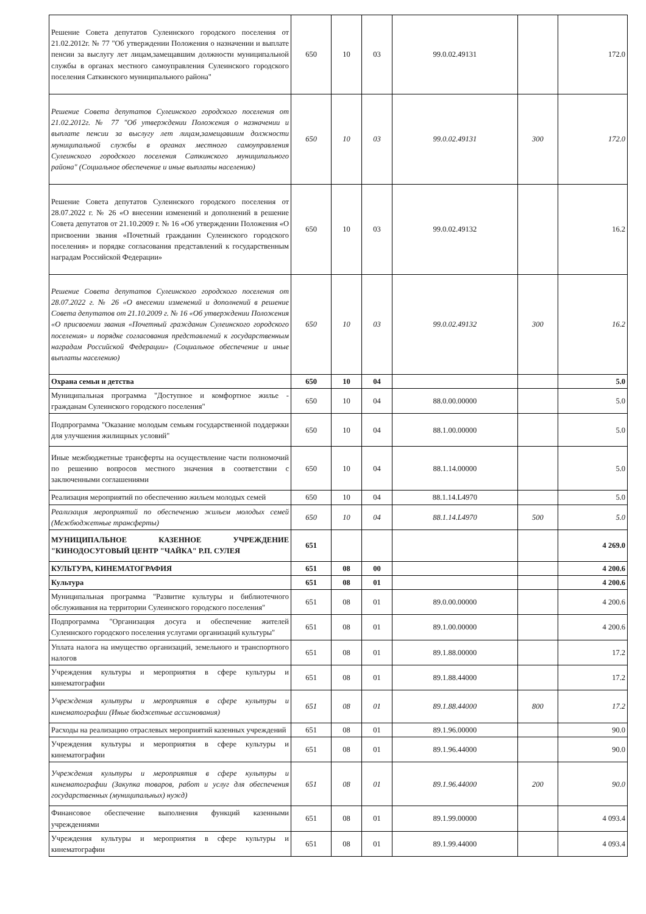| Решение Совета депутатов Сулеинского городского поселения от 21.02.2012г. № 77 "Об утверждении Положения о назначении и выплате пенсии за выслугу лет лицам,замещавшим должности муниципальной службы в органах местного самоуправления Сулеинского городского поселения Саткинского муниципального района" | 650 | 10 | 03 | 99.0.02.49131 | | 172.0 |
| Решение Совета депутатов Сулеинского городского поселения от 21.02.2012г. № 77 "Об утверждении Положения о назначении и выплате пенсии за выслугу лет лицам,замещавшим должности муниципальной службы в органах местного самоуправления Сулеинского городского поселения Саткинского муниципального района" (Социальное обеспечение и иные выплаты населению) | 650 | 10 | 03 | 99.0.02.49131 | 300 | 172.0 |
| Решение Совета депутатов Сулеинского городского поселения от 28.07.2022 г. № 26 «О внесении изменений и дополнений в решение Совета депутатов от 21.10.2009 г. № 16 «Об утверждении Положения «О присвоении звания «Почетный гражданин Сулеинского городского поселения» и порядке согласования представлений к государственным наградам Российской Федерации» | 650 | 10 | 03 | 99.0.02.49132 | | 16.2 |
| Решение Совета депутатов Сулеинского городского поселения от 28.07.2022 г. № 26 «О внесении изменений и дополнений в решение Совета депутатов от 21.10.2009 г. № 16 «Об утверждении Положения «О присвоении звания «Почетный гражданин Сулеинского городского поселения» и порядке согласования представлений к государственным наградам Российской Федерации» (Социальное обеспечение и иные выплаты населению) | 650 | 10 | 03 | 99.0.02.49132 | 300 | 16.2 |
| Охрана семьи и детства | 650 | 10 | 04 | | | 5.0 |
| Муниципальная программа "Доступное и комфортное жилье - гражданам Сулеинского городского поселения" | 650 | 10 | 04 | 88.0.00.00000 | | 5.0 |
| Подпрограмма "Оказание молодым семьям государственной поддержки для улучшения жилищных условий" | 650 | 10 | 04 | 88.1.00.00000 | | 5.0 |
| Иные межбюджетные трансферты на осуществление части полномочий по решению вопросов местного значения в соответствии с заключенными соглашениями | 650 | 10 | 04 | 88.1.14.00000 | | 5.0 |
| Реализация мероприятий по обеспечению жильем молодых семей | 650 | 10 | 04 | 88.1.14.L4970 | | 5.0 |
| Реализация мероприятий по обеспечению жильем молодых семей (Межбюджетные трансферты) | 650 | 10 | 04 | 88.1.14.L4970 | 500 | 5.0 |
| МУНИЦИПАЛЬНОЕ КАЗЕННОЕ УЧРЕЖДЕНИЕ "КИНОДОСУГОВЫЙ ЦЕНТР "ЧАЙКА" Р.П. СУЛЕЯ | 651 | | | | | 4 269.0 |
| КУЛЬТУРА, КИНЕМАТОГРАФИЯ | 651 | 08 | 00 | | | 4 200.6 |
| Культура | 651 | 08 | 01 | | | 4 200.6 |
| Муниципальная программа "Развитие культуры и библиотечного обслуживания на территории Сулеинского городского поселения" | 651 | 08 | 01 | 89.0.00.00000 | | 4 200.6 |
| Подпрограмма "Организация досуга и обеспечение жителей Сулеинского городского поселения услугами организаций культуры" | 651 | 08 | 01 | 89.1.00.00000 | | 4 200.6 |
| Уплата налога на имущество организаций, земельного и транспортного налогов | 651 | 08 | 01 | 89.1.88.00000 | | 17.2 |
| Учреждения культуры и мероприятия в сфере культуры и кинематографии | 651 | 08 | 01 | 89.1.88.44000 | | 17.2 |
| Учреждения культуры и мероприятия в сфере культуры и кинематографии (Иные бюджетные ассигнования) | 651 | 08 | 01 | 89.1.88.44000 | 800 | 17.2 |
| Расходы на реализацию отраслевых мероприятий казенных учреждений | 651 | 08 | 01 | 89.1.96.00000 | | 90.0 |
| Учреждения культуры и мероприятия в сфере культуры и кинематографии | 651 | 08 | 01 | 89.1.96.44000 | | 90.0 |
| Учреждения культуры и мероприятия в сфере культуры и кинематографии (Закупка товаров, работ и услуг для обеспечения государственных (муниципальных) нужд) | 651 | 08 | 01 | 89.1.96.44000 | 200 | 90.0 |
| Финансовое обеспечение выполнения функций казенными учреждениями | 651 | 08 | 01 | 89.1.99.00000 | | 4 093.4 |
| Учреждения культуры и мероприятия в сфере культуры и кинематографии | 651 | 08 | 01 | 89.1.99.44000 | | 4 093.4 |